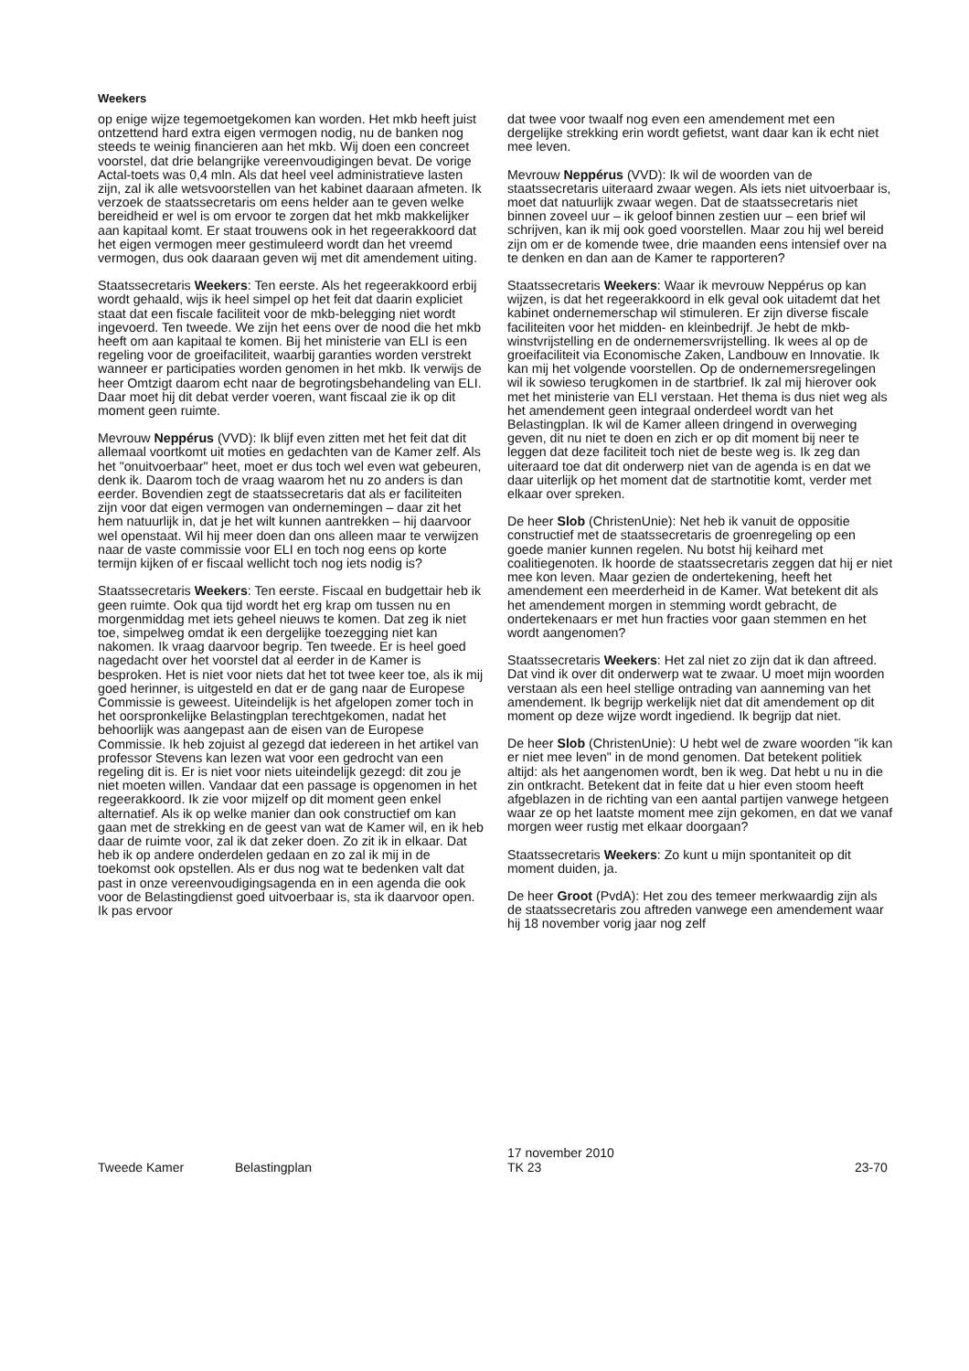Weekers
op enige wijze tegemoetgekomen kan worden. Het mkb heeft juist ontzettend hard extra eigen vermogen nodig, nu de banken nog steeds te weinig financieren aan het mkb. Wij doen een concreet voorstel, dat drie belangrijke vereenvoudigingen bevat. De vorige Actal-toets was 0,4 mln. Als dat heel veel administratieve lasten zijn, zal ik alle wetsvoorstellen van het kabinet daaraan afmeten. Ik verzoek de staatssecretaris om eens helder aan te geven welke bereidheid er wel is om ervoor te zorgen dat het mkb makkelijker aan kapitaal komt. Er staat trouwens ook in het regeerakkoord dat het eigen vermogen meer gestimuleerd wordt dan het vreemd vermogen, dus ook daaraan geven wij met dit amendement uiting.
Staatssecretaris Weekers: Ten eerste. Als het regeerak­koord erbij wordt gehaald, wijs ik heel simpel op het feit dat daarin expliciet staat dat een fiscale faciliteit voor de mkb-belegging niet wordt ingevoerd. Ten tweede. We zijn het eens over de nood die het mkb heeft om aan kapitaal te komen. Bij het ministerie van ELI is een regeling voor de groeifaciliteit, waarbij garanties worden verstrekt wanneer er participaties worden genomen in het mkb. Ik verwijs de heer Omtzigt daarom echt naar de begrotings­behandeling van ELI. Daar moet hij dit debat verder voeren, want fiscaal zie ik op dit moment geen ruimte.
Mevrouw Neppérus (VVD): Ik blijf even zitten met het feit dat dit allemaal voortkomt uit moties en gedachten van de Kamer zelf. Als het "onuitvoerbaar" heet, moet er dus toch wel even wat gebeuren, denk ik. Daarom toch de vraag waarom het nu zo anders is dan eerder. Bovendien zegt de staatssecretaris dat als er faciliteiten zijn voor dat eigen vermogen van ondernemingen – daar zit het hem natuurlijk in, dat je het wilt kunnen aantrek­ken – hij daarvoor wel openstaat. Wil hij meer doen dan ons alleen maar te verwijzen naar de vaste commissie voor ELI en toch nog eens op korte termijn kijken of er fiscaal wellicht toch nog iets nodig is?
Staatssecretaris Weekers: Ten eerste. Fiscaal en budgettair heb ik geen ruimte. Ook qua tijd wordt het erg krap om tussen nu en morgenmiddag met iets geheel nieuws te komen. Dat zeg ik niet toe, simpelweg omdat ik een dergelijke toezegging niet kan nakomen. Ik vraag daarvoor begrip. Ten tweede. Er is heel goed nagedacht over het voorstel dat al eerder in de Kamer is besproken. Het is niet voor niets dat het tot twee keer toe, als ik mij goed herinner, is uitgesteld en dat er de gang naar de Europese Commissie is geweest. Uiteindelijk is het afgelopen zomer toch in het oorspronkelijke Belasting­plan terechtgekomen, nadat het behoorlijk was aange­past aan de eisen van de Europese Commissie. Ik heb zojuist al gezegd dat iedereen in het artikel van professor Stevens kan lezen wat voor een gedrocht van een regeling dit is. Er is niet voor niets uiteindelijk gezegd: dit zou je niet moeten willen. Vandaar dat een passage is opgenomen in het regeerakkoord. Ik zie voor mijzelf op dit moment geen enkel alternatief. Als ik op welke manier dan ook constructief om kan gaan met de strekking en de geest van wat de Kamer wil, en ik heb daar de ruimte voor, zal ik dat zeker doen. Zo zit ik in elkaar. Dat heb ik op andere onderdelen gedaan en zo zal ik mij in de toekomst ook opstellen. Als er dus nog wat te bedenken valt dat past in onze vereenvoudigingsa­genda en in een agenda die ook voor de Belastingdienst goed uitvoerbaar is, sta ik daarvoor open. Ik pas ervoor
dat twee voor twaalf nog even een amendement met een dergelijke strekking erin wordt gefietst, want daar kan ik echt niet mee leven.
Mevrouw Neppérus (VVD): Ik wil de woorden van de staatssecretaris uiteraard zwaar wegen. Als iets niet uitvoerbaar is, moet dat natuurlijk zwaar wegen. Dat de staatssecretaris niet binnen zoveel uur – ik geloof binnen zestien uur – een brief wil schrijven, kan ik mij ook goed voorstellen. Maar zou hij wel bereid zijn om er de komende twee, drie maanden eens intensief over na te denken en dan aan de Kamer te rapporteren?
Staatssecretaris Weekers: Waar ik mevrouw Neppérus op kan wijzen, is dat het regeerakkoord in elk geval ook uitademt dat het kabinet ondernemerschap wil stimule­ren. Er zijn diverse fiscale faciliteiten voor het midden- en kleinbedrijf. Je hebt de mkb-winstvrijstelling en de ondernemersvrijstelling. Ik wees al op de groeifaciliteit via Economische Zaken, Landbouw en Innovatie. Ik kan mij het volgende voorstellen. Op de ondernemersregelin­gen wil ik sowieso terugkomen in de startbrief. Ik zal mij hierover ook met het ministerie van ELI verstaan. Het thema is dus niet weg als het amendement geen integraal onderdeel wordt van het Belastingplan. Ik wil de Kamer alleen dringend in overweging geven, dit nu niet te doen en zich er op dit moment bij neer te leggen dat deze faciliteit toch niet de beste weg is. Ik zeg dan uiteraard toe dat dit onderwerp niet van de agenda is en dat we daar uiterlijk op het moment dat de startnotitie komt, verder met elkaar over spreken.
De heer Slob (ChristenUnie): Net heb ik vanuit de oppositie constructief met de staatssecretaris de groenregeling op een goede manier kunnen regelen. Nu botst hij keihard met coalitiegenoten. Ik hoorde de staatssecretaris zeggen dat hij er niet mee kon leven. Maar gezien de ondertekening, heeft het amendement een meerderheid in de Kamer. Wat betekent dit als het amendement morgen in stemming wordt gebracht, de ondertekenaars er met hun fracties voor gaan stemmen en het wordt aangenomen?
Staatssecretaris Weekers: Het zal niet zo zijn dat ik dan aftreed. Dat vind ik over dit onderwerp wat te zwaar. U moet mijn woorden verstaan als een heel stellige ontrading van aanneming van het amendement. Ik begrijp werkelijk niet dat dit amendement op dit moment op deze wijze wordt ingediend. Ik begrijp dat niet.
De heer Slob (ChristenUnie): U hebt wel de zware woorden "ik kan er niet mee leven" in de mond genomen. Dat betekent politiek altijd: als het aangeno­men wordt, ben ik weg. Dat hebt u nu in die zin ontkracht. Betekent dat in feite dat u hier even stoom heeft afgeblazen in de richting van een aantal partijen vanwege hetgeen waar ze op het laatste moment mee zijn gekomen, en dat we vanaf morgen weer rustig met elkaar doorgaan?
Staatssecretaris Weekers: Zo kunt u mijn spontaniteit op dit moment duiden, ja.
De heer Groot (PvdA): Het zou des temeer merkwaardig zijn als de staatssecretaris zou aftreden vanwege een amendement waar hij 18 november vorig jaar nog zelf
Tweede Kamer
Belastingplan
17 november 2010
TK 23
23-70